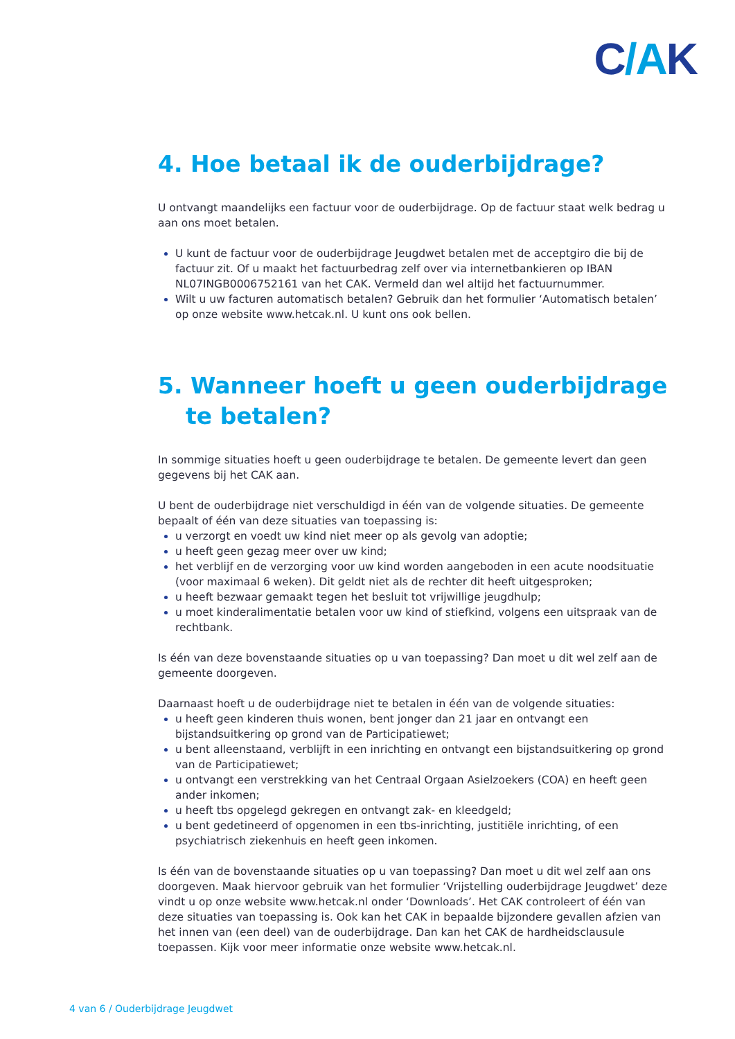C/AK
4. Hoe betaal ik de ouderbijdrage?
U ontvangt maandelijks een factuur voor de ouderbijdrage. Op de factuur staat welk bedrag u aan ons moet betalen.
U kunt de factuur voor de ouderbijdrage Jeugdwet betalen met de acceptgiro die bij de factuur zit. Of u maakt het factuurbedrag zelf over via internetbankieren op IBAN NL07INGB0006752161 van het CAK. Vermeld dan wel altijd het factuurnummer.
Wilt u uw facturen automatisch betalen? Gebruik dan het formulier ‘Automatisch betalen’ op onze website www.hetcak.nl. U kunt ons ook bellen.
5. Wanneer hoeft u geen ouderbijdrage te betalen?
In sommige situaties hoeft u geen ouderbijdrage te betalen. De gemeente levert dan geen gegevens bij het CAK aan.
U bent de ouderbijdrage niet verschuldigd in één van de volgende situaties. De gemeente bepaalt of één van deze situaties van toepassing is:
u verzorgt en voedt uw kind niet meer op als gevolg van adoptie;
u heeft geen gezag meer over uw kind;
het verblijf en de verzorging voor uw kind worden aangeboden in een acute noodsituatie (voor maximaal 6 weken). Dit geldt niet als de rechter dit heeft uitgesproken;
u heeft bezwaar gemaakt tegen het besluit tot vrijwillige jeugdhulp;
u moet kinderalimentatie betalen voor uw kind of stiefkind, volgens een uitspraak van de rechtbank.
Is één van deze bovenstaande situaties op u van toepassing? Dan moet u dit wel zelf aan de gemeente doorgeven.
Daarnaast hoeft u de ouderbijdrage niet te betalen in één van de volgende situaties:
u heeft geen kinderen thuis wonen, bent jonger dan 21 jaar en ontvangt een bijstandsuitkering op grond van de Participatiewet;
u bent alleenstaand, verblijft in een inrichting en ontvangt een bijstandsuitkering op grond van de Participatiewet;
u ontvangt een verstrekking van het Centraal Orgaan Asielzoekers (COA) en heeft geen ander inkomen;
u heeft tbs opgelegd gekregen en ontvangt zak- en kleedgeld;
u bent gedetineerd of opgenomen in een tbs-inrichting, justitiële inrichting, of een psychiatrisch ziekenhuis en heeft geen inkomen.
Is één van de bovenstaande situaties op u van toepassing? Dan moet u dit wel zelf aan ons doorgeven. Maak hiervoor gebruik van het formulier ‘Vrijstelling ouderbijdrage Jeugdwet’ deze vindt u op onze website www.hetcak.nl onder ‘Downloads’. Het CAK controleert of één van deze situaties van toepassing is. Ook kan het CAK in bepaalde bijzondere gevallen afzien van het innen van (een deel) van de ouderbijdrage. Dan kan het CAK de hardheidsclausule toepassen. Kijk voor meer informatie onze website www.hetcak.nl.
4 van 6 / Ouderbijdrage Jeugdwet